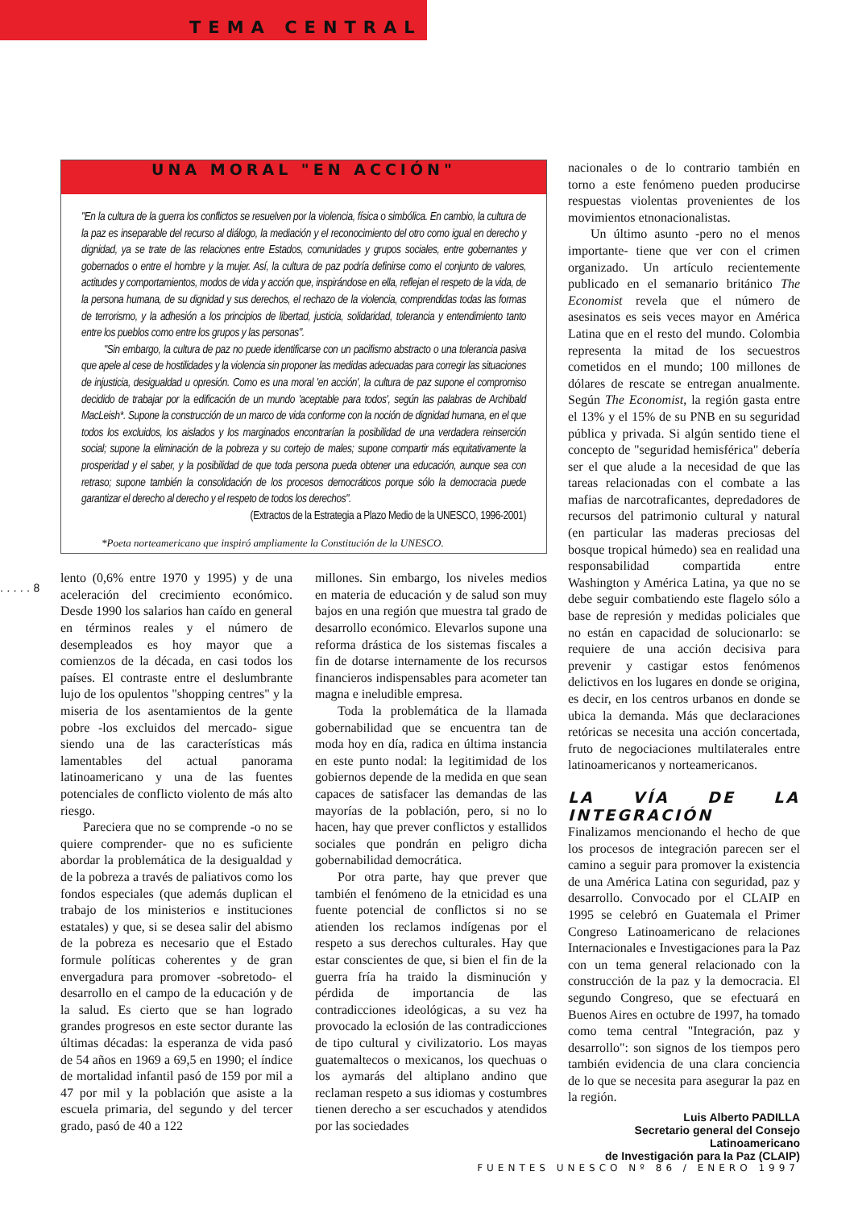TEMA CENTRAL
. . . . . 8
UNA MORAL "EN ACCIÓN"
"En la cultura de la guerra los conflictos se resuelven por la violencia, física o simbólica. En cambio, la cultura de la paz es inseparable del recurso al diálogo, la mediación y el reconocimiento del otro como igual en derecho y dignidad, ya se trate de las relaciones entre Estados, comunidades y grupos sociales, entre gobernantes y gobernados o entre el hombre y la mujer. Así, la cultura de paz podría definirse como el conjunto de valores, actitudes y comportamientos, modos de vida y acción que, inspirándose en ella, reflejan el respeto de la vida, de la persona humana, de su dignidad y sus derechos, el rechazo de la violencia, comprendidas todas las formas de terrorismo, y la adhesión a los principios de libertad, justicia, solidaridad, tolerancia y entendimiento tanto entre los pueblos como entre los grupos y las personas".
"Sin embargo, la cultura de paz no puede identificarse con un pacifismo abstracto o una tolerancia pasiva que apele al cese de hostilidades y la violencia sin proponer las medidas adecuadas para corregir las situaciones de injusticia, desigualdad u opresión. Como es una moral 'en acción', la cultura de paz supone el compromiso decidido de trabajar por la edificación de un mundo 'aceptable para todos', según las palabras de Archibald MacLeish*. Supone la construcción de un marco de vida conforme con la noción de dignidad humana, en el que todos los excluidos, los aislados y los marginados encontrarían la posibilidad de una verdadera reinserción social; supone la eliminación de la pobreza y su cortejo de males; supone compartir más equitativamente la prosperidad y el saber, y la posibilidad de que toda persona pueda obtener una educación, aunque sea con retraso; supone también la consolidación de los procesos democráticos porque sólo la democracia puede garantizar el derecho al derecho y el respeto de todos los derechos".
(Extractos de la Estrategia a Plazo Medio de la UNESCO, 1996-2001)
*Poeta norteamericano que inspiró ampliamente la Constitución de la UNESCO.
lento (0,6% entre 1970 y 1995) y de una aceleración del crecimiento económico. Desde 1990 los salarios han caído en general en términos reales y el número de desempleados es hoy mayor que a comienzos de la década, en casi todos los países. El contraste entre el deslumbrante lujo de los opulentos "shopping centres" y la miseria de los asentamientos de la gente pobre -los excluidos del mercado- sigue siendo una de las características más lamentables del actual panorama latinoamericano y una de las fuentes potenciales de conflicto violento de más alto riesgo.
Pareciera que no se comprende -o no se quiere comprender- que no es suficiente abordar la problemática de la desigualdad y de la pobreza a través de paliativos como los fondos especiales (que además duplican el trabajo de los ministerios e instituciones estatales) y que, si se desea salir del abismo de la pobreza es necesario que el Estado formule políticas coherentes y de gran envergadura para promover -sobretodo- el desarrollo en el campo de la educación y de la salud. Es cierto que se han logrado grandes progresos en este sector durante las últimas décadas: la esperanza de vida pasó de 54 años en 1969 a 69,5 en 1990; el índice de mortalidad infantil pasó de 159 por mil a 47 por mil y la población que asiste a la escuela primaria, del segundo y del tercer grado, pasó de 40 a 122
millones. Sin embargo, los niveles medios en materia de educación y de salud son muy bajos en una región que muestra tal grado de desarrollo económico. Elevarlos supone una reforma drástica de los sistemas fiscales a fin de dotarse internamente de los recursos financieros indispensables para acometer tan magna e ineludible empresa.
Toda la problemática de la llamada gobernabilidad que se encuentra tan de moda hoy en día, radica en última instancia en este punto nodal: la legitimidad de los gobiernos depende de la medida en que sean capaces de satisfacer las demandas de las mayorías de la población, pero, si no lo hacen, hay que prever conflictos y estallidos sociales que pondrán en peligro dicha gobernabilidad democrática.
Por otra parte, hay que prever que también el fenómeno de la etnicidad es una fuente potencial de conflictos si no se atienden los reclamos indígenas por el respeto a sus derechos culturales. Hay que estar conscientes de que, si bien el fin de la guerra fría ha traido la disminución y pérdida de importancia de las contradicciones ideológicas, a su vez ha provocado la eclosión de las contradicciones de tipo cultural y civilizatorio. Los mayas guatemaltecos o mexicanos, los quechuas o los aymarás del altiplano andino que reclaman respeto a sus idiomas y costumbres tienen derecho a ser escuchados y atendidos por las sociedades
nacionales o de lo contrario también en torno a este fenómeno pueden producirse respuestas violentas provenientes de los movimientos etnonacionalistas.
Un último asunto -pero no el menos importante- tiene que ver con el crimen organizado. Un artículo recientemente publicado en el semanario británico The Economist revela que el número de asesinatos es seis veces mayor en América Latina que en el resto del mundo. Colombia representa la mitad de los secuestros cometidos en el mundo; 100 millones de dólares de rescate se entregan anualmente. Según The Economist, la región gasta entre el 13% y el 15% de su PNB en su seguridad pública y privada. Si algún sentido tiene el concepto de "seguridad hemisférica" debería ser el que alude a la necesidad de que las tareas relacionadas con el combate a las mafias de narcotraficantes, depredadores de recursos del patrimonio cultural y natural (en particular las maderas preciosas del bosque tropical húmedo) sea en realidad una responsabilidad compartida entre Washington y América Latina, ya que no se debe seguir combatiendo este flagelo sólo a base de represión y medidas policiales que no están en capacidad de solucionarlo: se requiere de una acción decisiva para prevenir y castigar estos fenómenos delictivos en los lugares en donde se origina, es decir, en los centros urbanos en donde se ubica la demanda. Más que declaraciones retóricas se necesita una acción concertada, fruto de negociaciones multilaterales entre latinoamericanos y norteamericanos.
LA VÍA DE LA INTEGRACIÓN
Finalizamos mencionando el hecho de que los procesos de integración parecen ser el camino a seguir para promover la existencia de una América Latina con seguridad, paz y desarrollo. Convocado por el CLAIP en 1995 se celebró en Guatemala el Primer Congreso Latinoamericano de relaciones Internacionales e Investigaciones para la Paz con un tema general relacionado con la construcción de la paz y la democracia. El segundo Congreso, que se efectuará en Buenos Aires en octubre de 1997, ha tomado como tema central "Integración, paz y desarrollo": son signos de los tiempos pero también evidencia de una clara conciencia de lo que se necesita para asegurar la paz en la región.
Luis Alberto PADILLA
Secretario general del Consejo Latinoamericano
de Investigación para la Paz (CLAIP)
FUENTES UNESCO Nº 86 / ENERO 1997